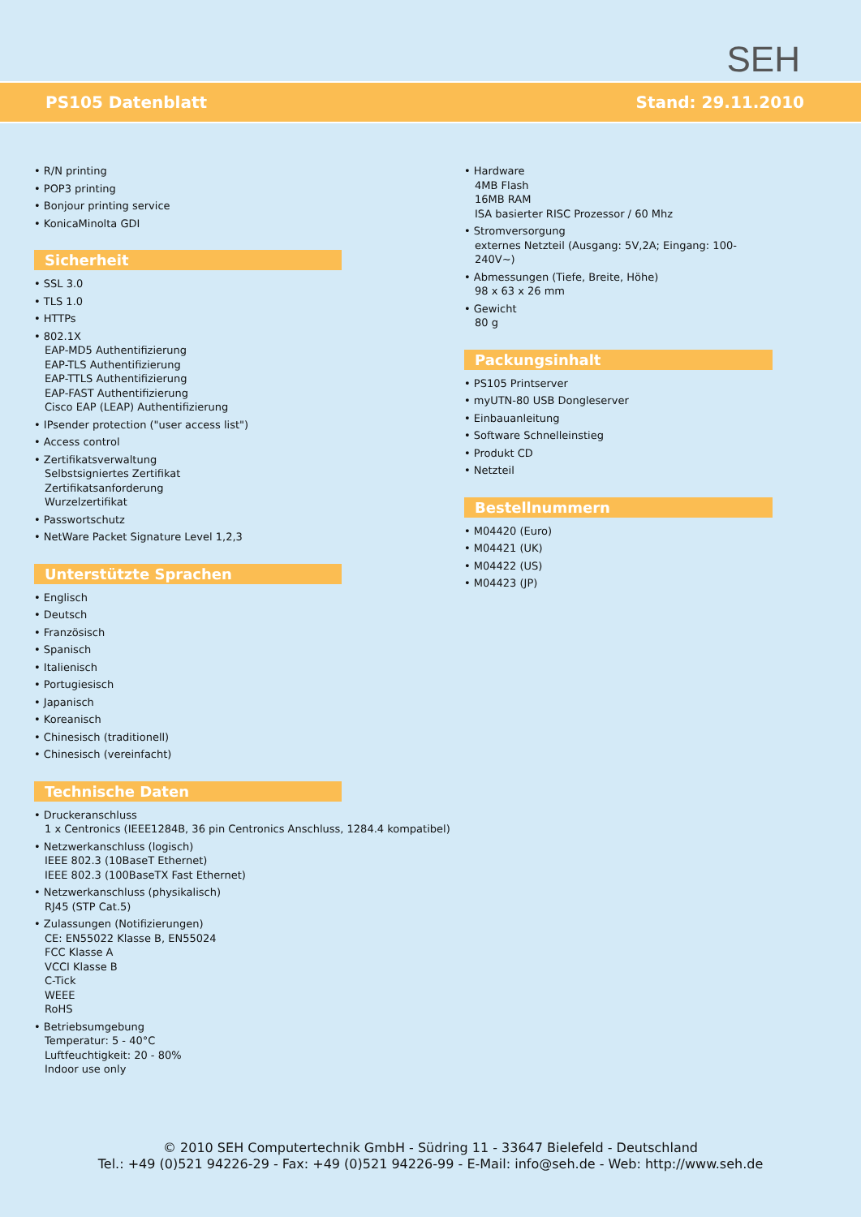SEH
PS105 Datenblatt Stand: 29.11.2010
• R/N printing
• POP3 printing
• Bonjour printing service
• KonicaMinolta GDI
Sicherheit
• SSL 3.0
• TLS 1.0
• HTTPs
• 802.1X
EAP-MD5 Authentifizierung
EAP-TLS Authentifizierung
EAP-TTLS Authentifizierung
EAP-FAST Authentifizierung
Cisco EAP (LEAP) Authentifizierung
• IPsender protection ("user access list")
• Access control
• Zertifikatsverwaltung
Selbstsigniertes Zertifikat
Zertifikatsanforderung
Wurzelzertifikat
• Passwortschutz
• NetWare Packet Signature Level 1,2,3
Unterstützte Sprachen
• Englisch
• Deutsch
• Französisch
• Spanisch
• Italienisch
• Portugiesisch
• Japanisch
• Koreanisch
• Chinesisch (traditionell)
• Chinesisch (vereinfacht)
Technische Daten
• Druckeranschluss
1 x Centronics (IEEE1284B, 36 pin Centronics Anschluss, 1284.4 kompatibel)
• Netzwerkanschluss (logisch)
IEEE 802.3 (10BaseT Ethernet)
IEEE 802.3 (100BaseTX Fast Ethernet)
• Netzwerkanschluss (physikalisch)
RJ45 (STP Cat.5)
• Zulassungen (Notifizierungen)
CE: EN55022 Klasse B, EN55024
FCC Klasse A
VCCI Klasse B
C-Tick
WEEE
RoHS
• Betriebsumgebung
Temperatur: 5 - 40°C
Luftfeuchtigkeit: 20 - 80%
Indoor use only
• Hardware
4MB Flash
16MB RAM
ISA basierter RISC Prozessor / 60 Mhz
• Stromversorgung
externes Netzteil (Ausgang: 5V,2A; Eingang: 100-240V~)
• Abmessungen (Tiefe, Breite, Höhe)
98 x 63 x 26 mm
• Gewicht
80 g
Packungsinhalt
• PS105 Printserver
• myUTN-80 USB Dongleserver
• Einbauanleitung
• Software Schnelleinstieg
• Produkt CD
• Netzteil
Bestellnummern
• M04420 (Euro)
• M04421 (UK)
• M04422 (US)
• M04423 (JP)
© 2010 SEH Computertechnik GmbH - Südring 11 - 33647 Bielefeld - Deutschland
Tel.: +49 (0)521 94226-29 - Fax: +49 (0)521 94226-99 - E-Mail: info@seh.de - Web: http://www.seh.de